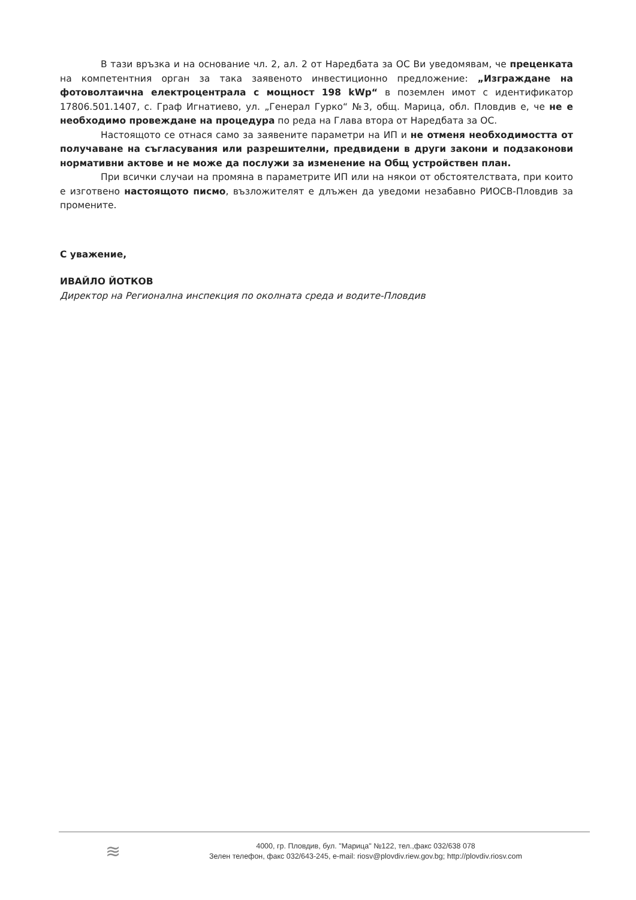В тази връзка и на основание чл. 2, ал. 2 от Наредбата за ОС Ви уведомявам, че преценката на компетентния орган за така заявеното инвестиционно предложение: „Изграждане на фотоволтаична електроцентрала с мощност 198 kWp“ в поземлен имот с идентификатор 17806.501.1407, с. Граф Игнатиево, ул. „Генерал Гурко“ №3, общ. Марица, обл. Пловдив е, че не е необходимо провеждане на процедура по реда на Глава втора от Наредбата за ОС.
Настоящото се отнася само за заявените параметри на ИП и не отменя необходимостта от получаване на съгласувания или разрешителни, предвидени в други закони и подзаконови нормативни актове и не може да послужи за изменение на Общ устройствен план.
При всички случаи на промяна в параметрите ИП или на някои от обстоятелствата, при които е изготвено настоящото писмо, възложителят е длъжен да уведоми незабавно РИОСВ-Пловдив за промените.
С уважение,
ИВАЙЛО ЙОТКОВ
Директор на Регионална инспекция по околната среда и водите-Пловдив
≋
4000, гр. Пловдив, бул. "Марица" №122, тел.,факс 032/638 078
Зелен телефон, факс 032/643-245, e-mail: riosv@plovdiv.riew.gov.bg; http://plovdiv.riosv.com